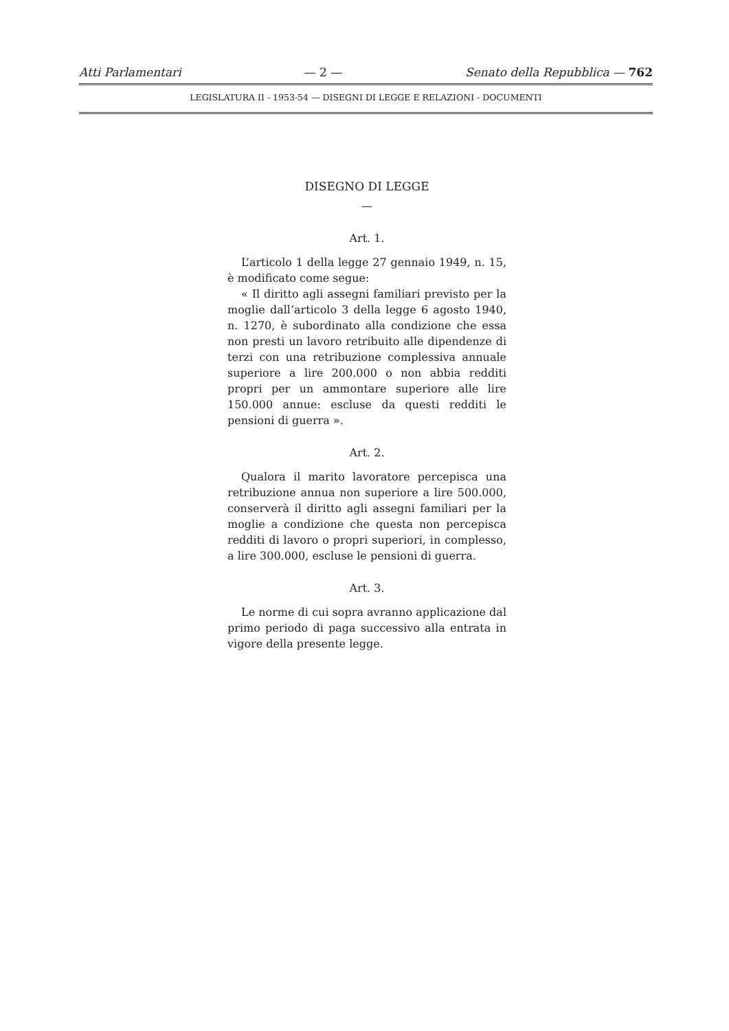Atti Parlamentari — 2 — Senato della Repubblica — 762
LEGISLATURA II - 1953-54 — DISEGNI DI LEGGE E RELAZIONI - DOCUMENTI
DISEGNO DI LEGGE
—
Art. 1.
L’articolo 1 della legge 27 gennaio 1949, n. 15, è modificato come segue:
« Il diritto agli assegni familiari previsto per la moglie dall’articolo 3 della legge 6 agosto 1940, n. 1270, è subordinato alla condizione che essa non presti un lavoro retribuito alle dipendenze di terzi con una retribuzione complessiva annuale superiore a lire 200.000 o non abbia redditi propri per un ammontare superiore alle lire 150.000 annue: escluse da questi redditi le pensioni di guerra ».
Art. 2.
Qualora il marito lavoratore percepisca una retribuzione annua non superiore a lire 500.000, conserverà il diritto agli assegni familiari per la moglie a condizione che questa non percepisca redditi di lavoro o propri superiori, in complesso, a lire 300.000, escluse le pensioni di guerra.
Art. 3.
Le norme di cui sopra avranno applicazione dal primo periodo di paga successivo alla entrata in vigore della presente legge.